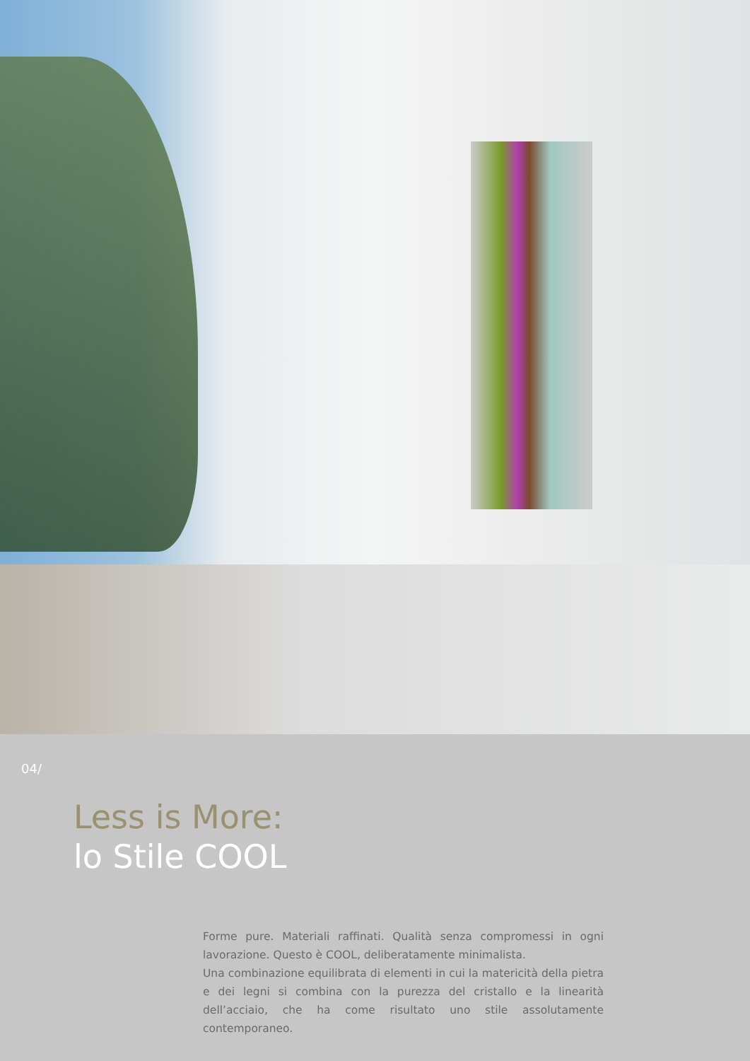04/
Less is More:
lo Stile COOL
Forme pure. Materiali raffinati. Qualità senza compromessi in ogni lavorazione. Questo è COOL, deliberatamente minimalista.
Una combinazione equilibrata di elementi in cui la matericità della pietra e dei legni si combina con la purezza del cristallo e la linearità dell’acciaio, che ha come risultato uno stile assolutamente contemporaneo.